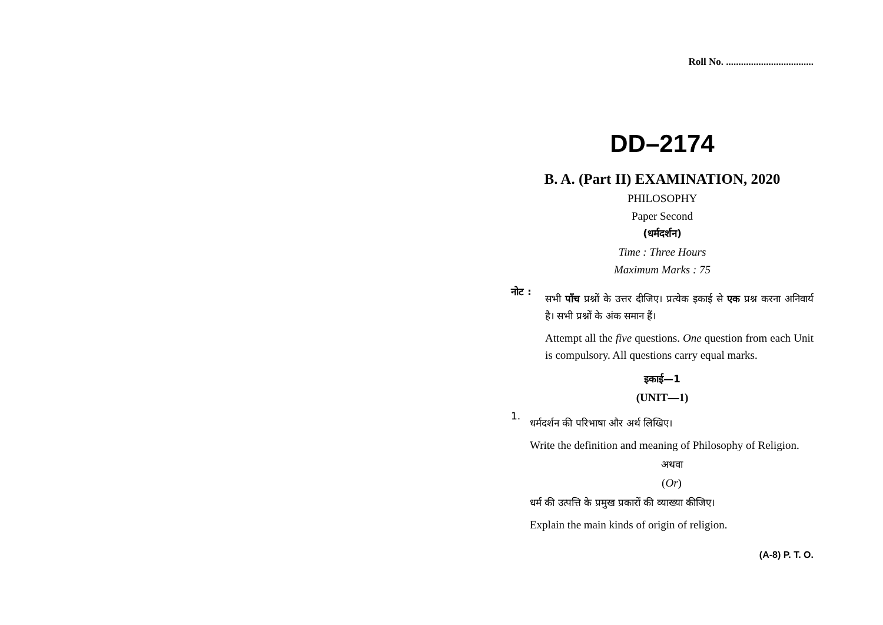Roll No. ...................................
DD–2174
B. A. (Part II) EXAMINATION, 2020
PHILOSOPHY
Paper Second
(धर्मदर्शन)
Time : Three Hours
Maximum Marks : 75
नोट :
सभी पाँच प्रश्नों के उत्तर दीजिए। प्रत्येक इकाई से एक प्रश्न करना अनिवार्य है। सभी प्रश्नों के अंक समान हैं।
Attempt all the five questions. One question from each Unit is compulsory. All questions carry equal marks.
इकाई—1
(UNIT—1)
1.
धर्मदर्शन की परिभाषा और अर्थ लिखिए।
Write the definition and meaning of Philosophy of Religion.
अथवा
(Or)
धर्म की उत्पत्ति के प्रमुख प्रकारों की व्याख्या कीजिए।
Explain the main kinds of origin of religion.
(A-8) P. T. O.